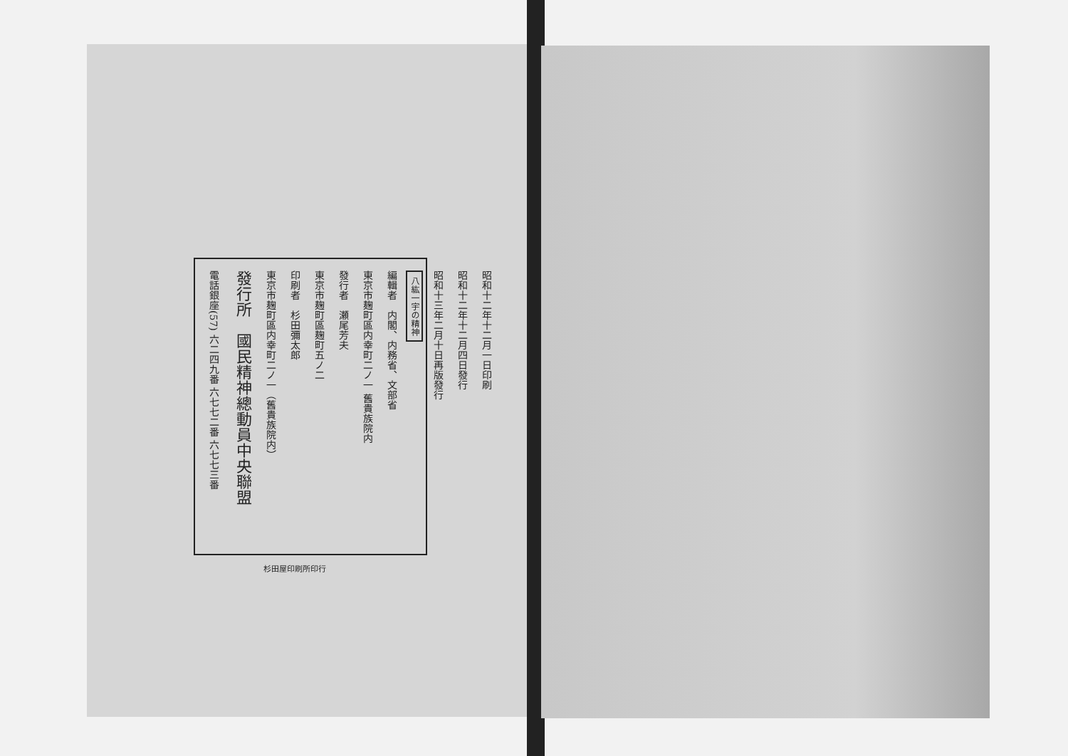昭和十二年十二月一日印刷
昭和十二年十二月四日發行
昭和十三年二月十日再版發行
八紘一宇の精神
編輯者　内閣、内務省、文部省
東京市麹町區内幸町二ノ一 舊貴族院内
發行者　瀬尾芳夫
東京市麹町區麹町五ノ二
印刷者　杉田彌太郎
東京市麹町區内幸町二ノ一（舊貴族院内）
發行所　國民精神總動員中央聯盟
電話銀座(57) 六二四九番 六七七二番 六七七三番
杉田屋印刷所印行